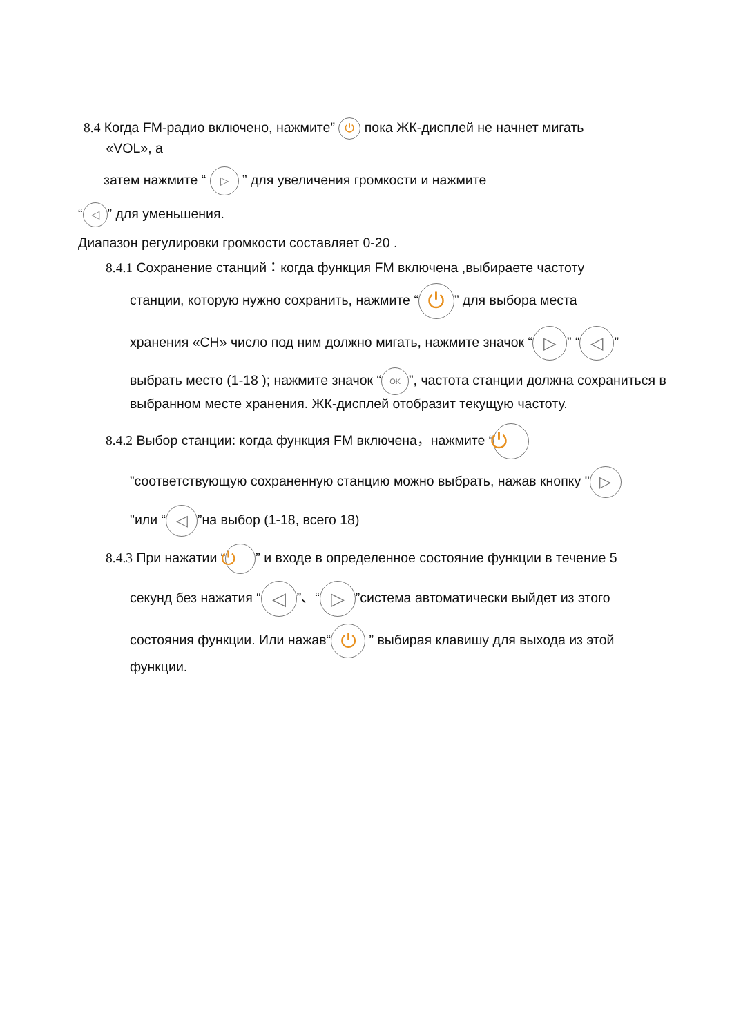8.4 Когда FM-радио включено, нажмите” ⏻ пока ЖК-дисплей не начнет мигать
«VOL», а
затем нажмите “ ▷ ” для увеличения громкости и нажмите
“◁” для уменьшения.
Диапазон регулировки громкости составляет 0-20 .
8.4.1 Сохранение станций：когда функция FM включена ,выбираете частоту
станции, которую нужно сохранить, нажмите “⏻” для выбора места
хранения «CH» число под ним должно мигать, нажмите значок “▷” “◁”
выбрать место (1-18 ); нажмите значок “OK”, частота станции должна сохраниться в выбранном месте хранения. ЖК-дисплей отобразит текущую частоту.
8.4.2 Выбор станции: когда функция FM включена，нажмите “⏻
”соответствующую сохраненную станцию можно выбрать, нажав кнопку " ▷
"или “◁”на выбор (1-18, всего 18)
8.4.3 При нажатии “⏻” и входе в определенное состояние функции в течение 5
секунд без нажатия “◁”、“▷”система автоматически выйдет из этого
состояния функции. Или нажав“⏻ ” выбирая клавишу для выхода из этой функции.